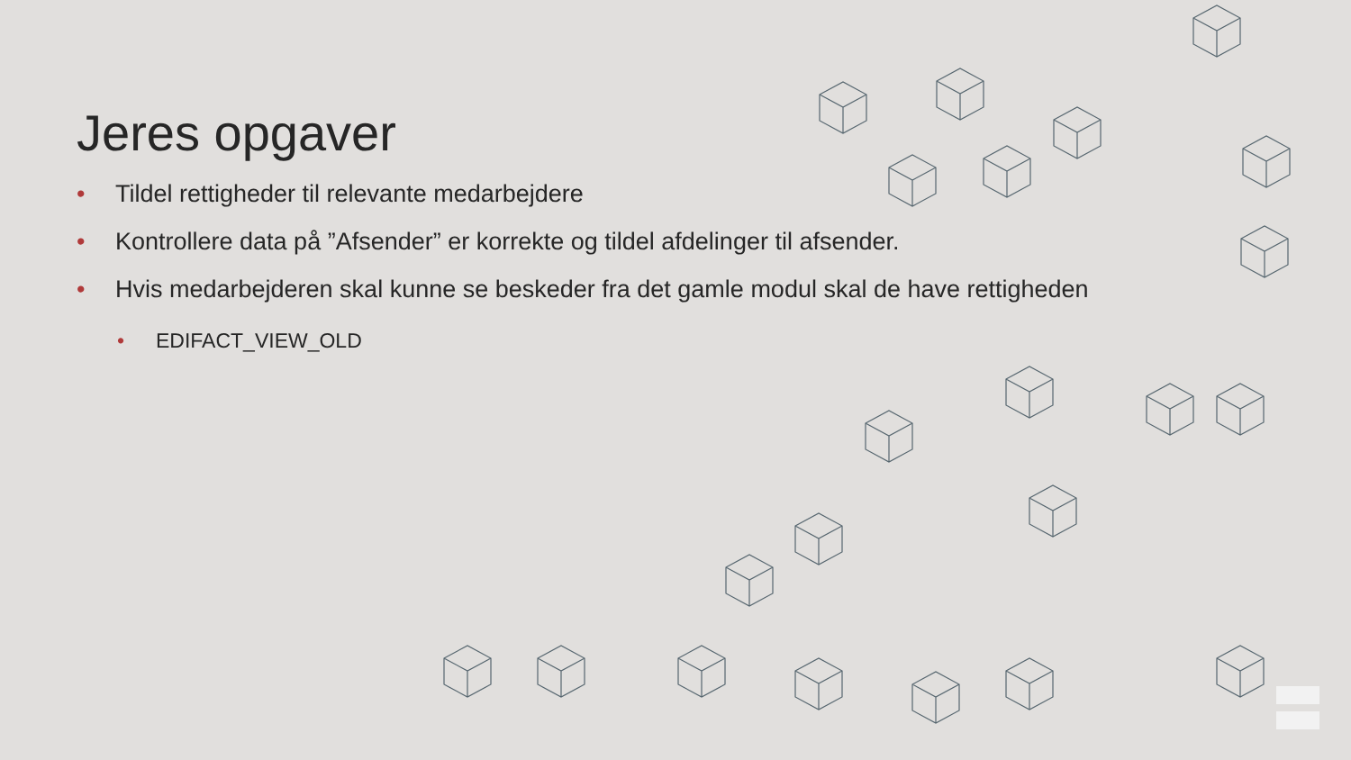Jeres opgaver
• Tildel rettigheder til relevante medarbejdere
• Kontrollere data på ”Afsender” er korrekte og tildel afdelinger til afsender.
• Hvis medarbejderen skal kunne se beskeder fra det gamle modul skal de have rettigheden
• EDIFACT_VIEW_OLD